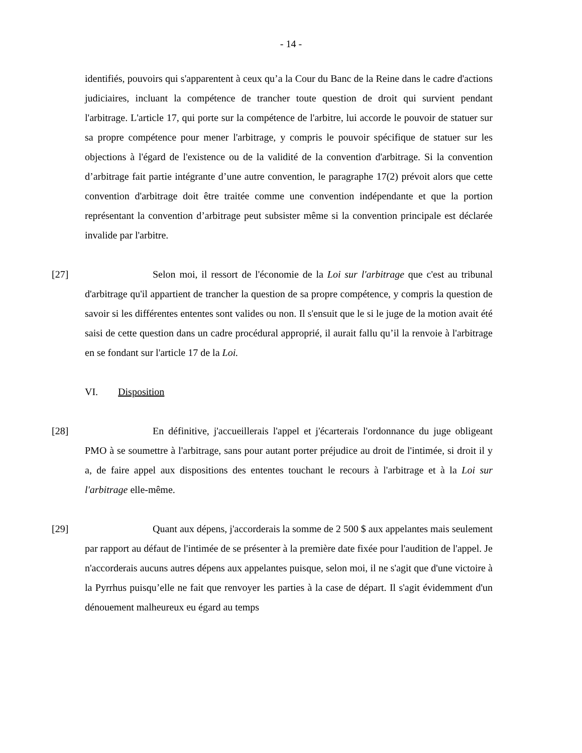- 14 -
identifiés, pouvoirs qui s'apparentent à ceux qu’a la Cour du Banc de la Reine dans le cadre d'actions judiciaires, incluant la compétence de trancher toute question de droit qui survient pendant l'arbitrage. L'article 17, qui porte sur la compétence de l'arbitre, lui accorde le pouvoir de statuer sur sa propre compétence pour mener l'arbitrage, y compris le pouvoir spécifique de statuer sur les objections à l'égard de l'existence ou de la validité de la convention d'arbitrage. Si la convention d’arbitrage fait partie intégrante d’une autre convention, le paragraphe 17(2) prévoit alors que cette convention d'arbitrage doit être traitée comme une convention indépendante et que la portion représentant la convention d’arbitrage peut subsister même si la convention principale est déclarée invalide par l'arbitre.
[27] Selon moi, il ressort de l'économie de la Loi sur l'arbitrage que c'est au tribunal d'arbitrage qu'il appartient de trancher la question de sa propre compétence, y compris la question de savoir si les différentes ententes sont valides ou non. Il s'ensuit que le si le juge de la motion avait été saisi de cette question dans un cadre procédural approprié, il aurait fallu qu’il la renvoie à l'arbitrage en se fondant sur l'article 17 de la Loi.
VI. Disposition
[28] En définitive, j'accueillerais l'appel et j'écarterais l'ordonnance du juge obligeant PMO à se soumettre à l'arbitrage, sans pour autant porter préjudice au droit de l'intimée, si droit il y a, de faire appel aux dispositions des ententes touchant le recours à l'arbitrage et à la Loi sur l'arbitrage elle-même.
[29] Quant aux dépens, j'accorderais la somme de 2 500 $ aux appelantes mais seulement par rapport au défaut de l'intimée de se présenter à la première date fixée pour l'audition de l'appel. Je n'accorderais aucuns autres dépens aux appelantes puisque, selon moi, il ne s'agit que d'une victoire à la Pyrrhus puisqu’elle ne fait que renvoyer les parties à la case de départ. Il s'agit évidemment d'un dénouement malheureux eu égard au temps